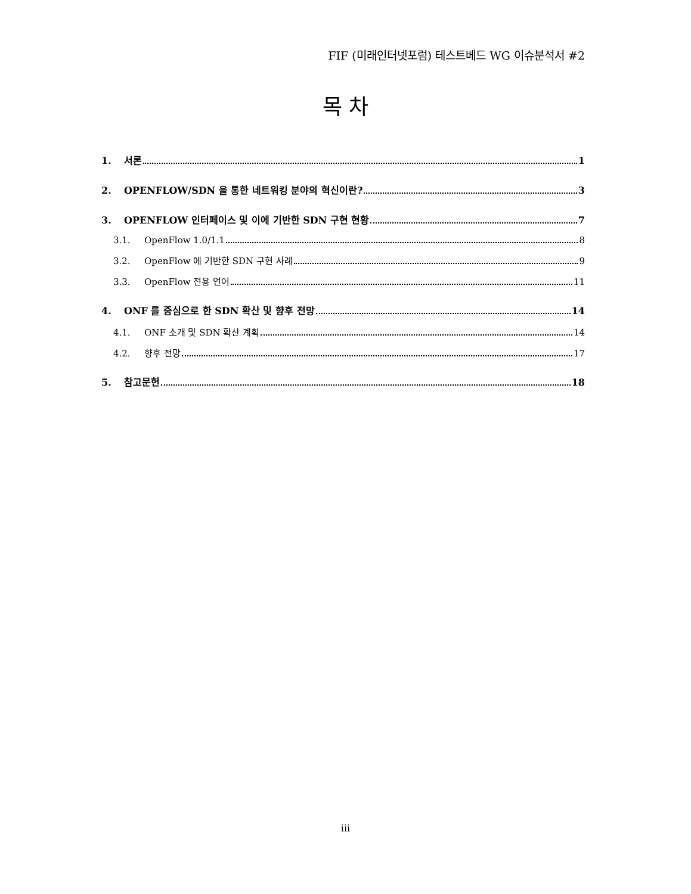FIF (미래인터넷포럼) 테스트베드 WG 이슈분석서 #2
목 차
1. 서론 1
2. OPENFLOW/SDN 을 통한 네트워킹 분야의 혁신이란? 3
3. OPENFLOW 인터페이스 및 이에 기반한 SDN 구현 현황 7
3.1. OpenFlow 1.0/1.1 8
3.2. OpenFlow 에 기반한 SDN 구현 사례 9
3.3. OpenFlow 전용 언어 11
4. ONF 를 중심으로 한 SDN 확산 및 향후 전망 14
4.1. ONF 소개 및 SDN 확산 계획 14
4.2. 향후 전망 17
5. 참고문헌 18
iii